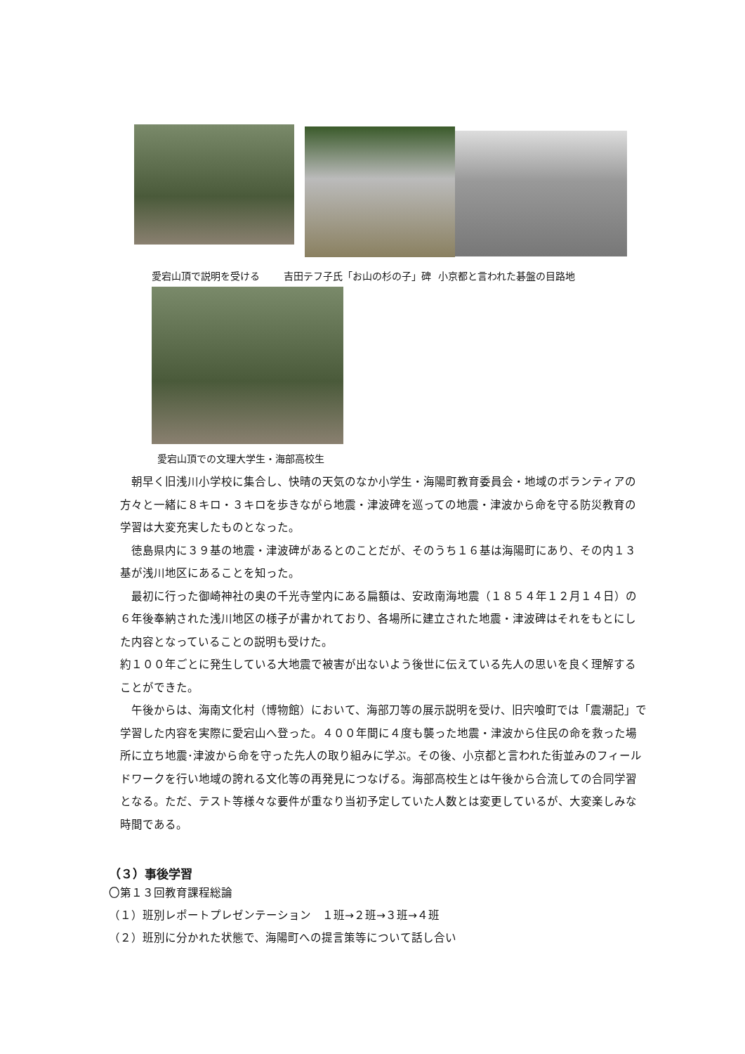愛宕山頂で説明を受ける 吉田テフ子氏「お山の杉の子」碑 小京都と言われた碁盤の目路地
愛宕山頂での文理大学生・海部高校生
　朝早く旧浅川小学校に集合し、快晴の天気のなか小学生・海陽町教育委員会・地域のボランティアの方々と一緒に８キロ・３キロを歩きながら地震・津波碑を巡っての地震・津波から命を守る防災教育の学習は大変充実したものとなった。
　徳島県内に３９基の地震・津波碑があるとのことだが、そのうち１６基は海陽町にあり、その内１３基が浅川地区にあることを知った。
　最初に行った御崎神社の奥の千光寺堂内にある扁額は、安政南海地震（１８５４年１２月１４日）の６年後奉納された浅川地区の様子が書かれており、各場所に建立された地震・津波碑はそれをもとにした内容となっていることの説明も受けた。
約１００年ごとに発生している大地震で被害が出ないよう後世に伝えている先人の思いを良く理解することができた。
　午後からは、海南文化村（博物館）において、海部刀等の展示説明を受け、旧宍喰町では「震潮記」で学習した内容を実際に愛宕山へ登った。４００年間に４度も襲った地震・津波から住民の命を救った場所に立ち地震･津波から命を守った先人の取り組みに学ぶ。その後、小京都と言われた街並みのフィールドワークを行い地域の誇れる文化等の再発見につなげる。海部高校生とは午後から合流しての合同学習となる。ただ、テスト等様々な要件が重なり当初予定していた人数とは変更しているが、大変楽しみな時間である。
（３）事後学習
〇第１３回教育課程総論
（１）班別レポートプレゼンテーション　１班→２班→３班→４班
（２）班別に分かれた状態で、海陽町への提言策等について話し合い